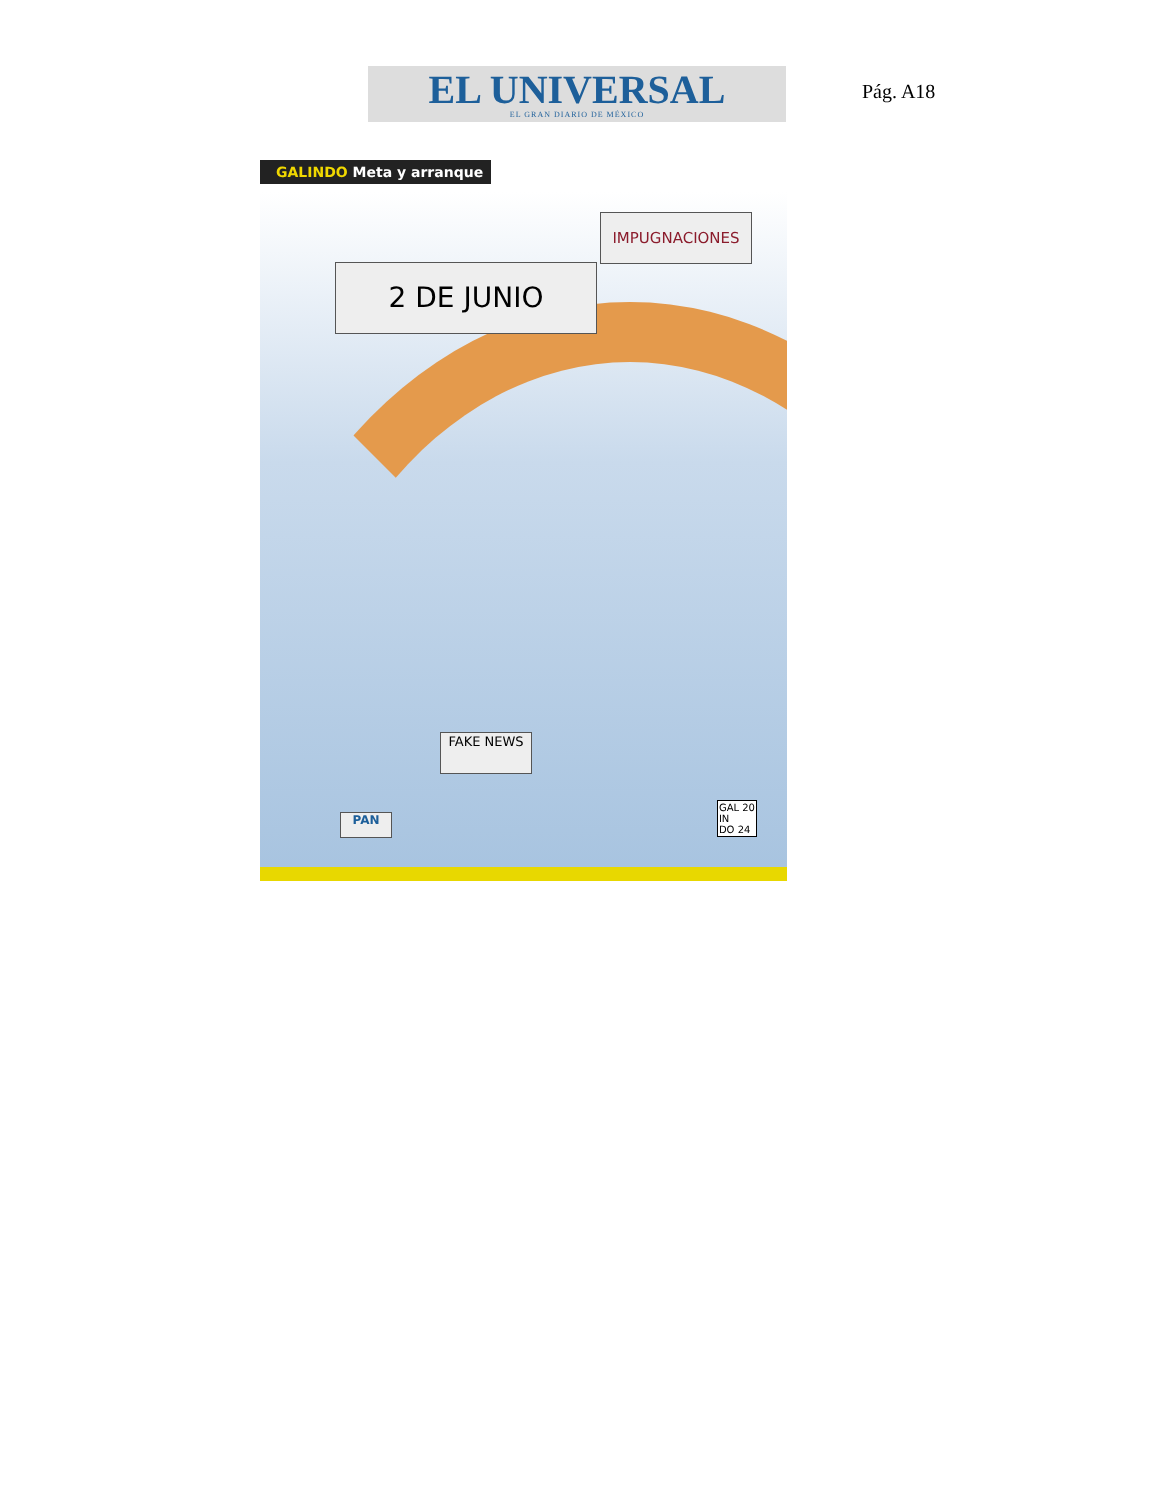EL UNIVERSAL
EL GRAN DIARIO DE MÉXICO
Pág. A18
GALINDO Meta y arranque
2 DE JUNIO
IMPUGNACIONES
FAKE NEWS
PAN
GAL 20
IN
DO 24